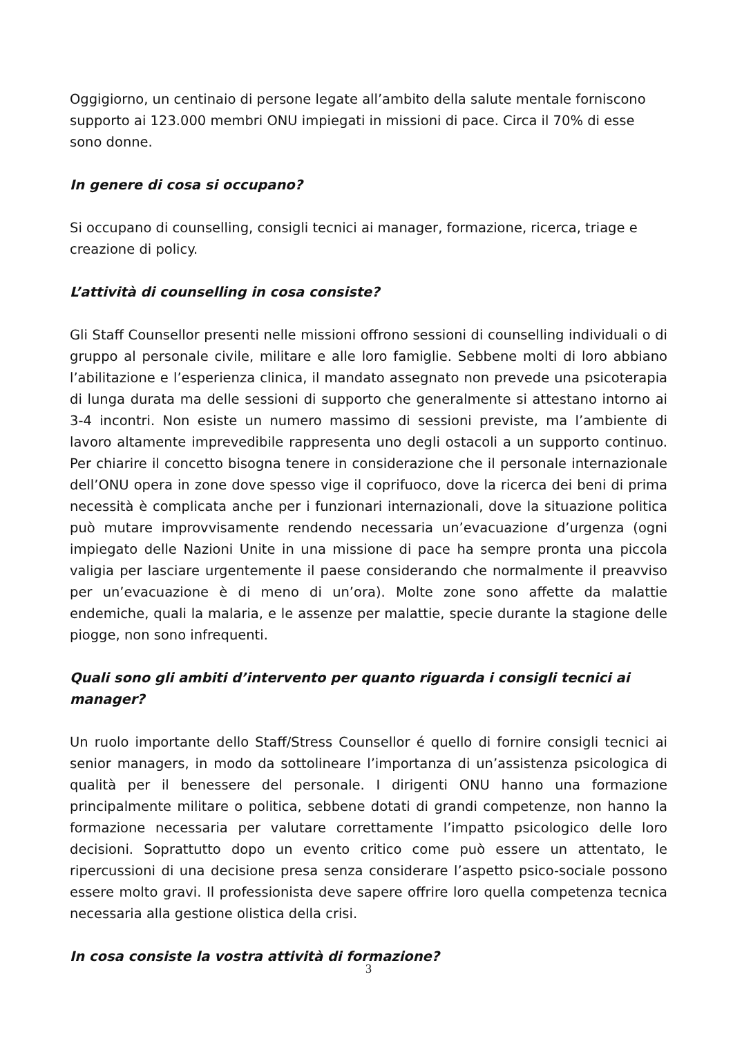Oggigiorno, un centinaio di persone legate all’ambito della salute mentale forniscono supporto ai 123.000 membri ONU impiegati in missioni di pace. Circa il 70% di esse sono donne.
In genere di cosa si occupano?
Si occupano di counselling, consigli tecnici ai manager, formazione, ricerca, triage e creazione di policy.
L’attività di counselling in cosa consiste?
Gli Staff Counsellor presenti nelle missioni offrono sessioni di counselling individuali o di gruppo al personale civile, militare e alle loro famiglie. Sebbene molti di loro abbiano l’abilitazione e l’esperienza clinica, il mandato assegnato non prevede una psicoterapia di lunga durata ma delle sessioni di supporto che generalmente si attestano intorno ai 3-4 incontri. Non esiste un numero massimo di sessioni previste, ma l’ambiente di lavoro altamente imprevedibile rappresenta uno degli ostacoli a un supporto continuo. Per chiarire il concetto bisogna tenere in considerazione che il personale internazionale dell’ONU opera in zone dove spesso vige il coprifuoco, dove la ricerca dei beni di prima necessità è complicata anche per i funzionari internazionali, dove la situazione politica può mutare improvvisamente rendendo necessaria un’evacuazione d’urgenza (ogni impiegato delle Nazioni Unite in una missione di pace ha sempre pronta una piccola valigia per lasciare urgentemente il paese considerando che normalmente il preavviso per un’evacuazione è di meno di un’ora). Molte zone sono affette da malattie endemiche, quali la malaria, e le assenze per malattie, specie durante la stagione delle piogge, non sono infrequenti.
Quali sono gli ambiti d’intervento per quanto riguarda i consigli tecnici ai manager?
Un ruolo importante dello Staff/Stress Counsellor é quello di fornire consigli tecnici ai senior managers, in modo da sottolineare l’importanza di un’assistenza psicologica di qualità per il benessere del personale. I dirigenti ONU hanno una formazione principalmente militare o politica, sebbene dotati di grandi competenze, non hanno la formazione necessaria per valutare correttamente l’impatto psicologico delle loro decisioni. Soprattutto dopo un evento critico come può essere un attentato, le ripercussioni di una decisione presa senza considerare l’aspetto psico-sociale possono essere molto gravi. Il professionista deve sapere offrire loro quella competenza tecnica necessaria alla gestione olistica della crisi.
In cosa consiste la vostra attività di formazione?
3